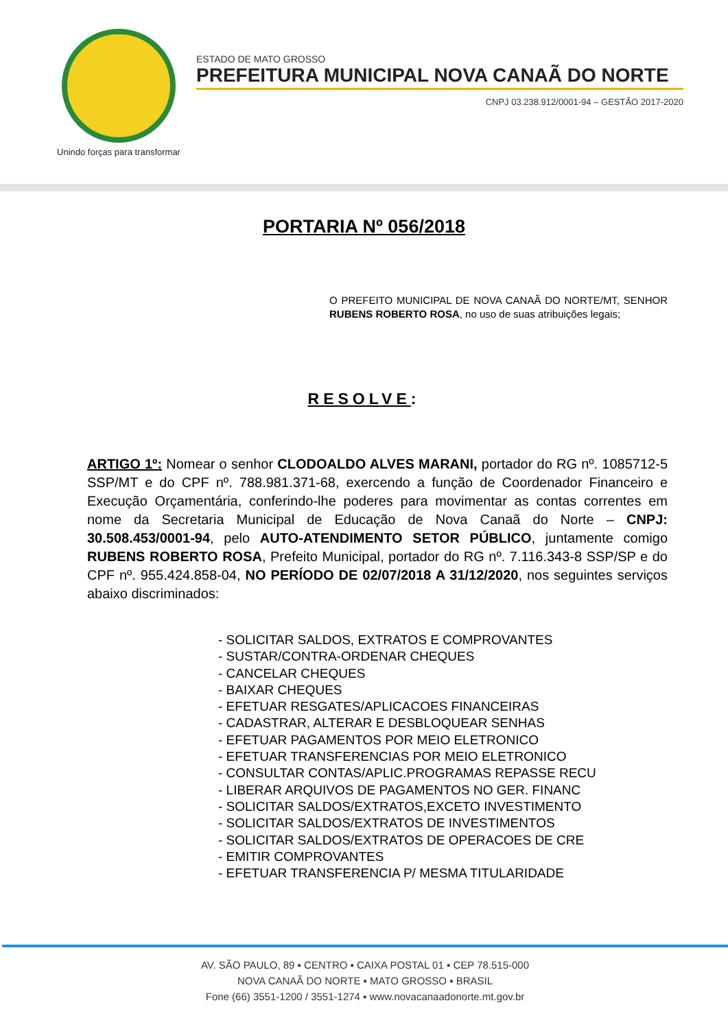Unindo forças para transformar
ESTADO DE MATO GROSSO
PREFEITURA MUNICIPAL NOVA CANAÃ DO NORTE
CNPJ 03.238.912/0001-94 – GESTÃO 2017-2020
PORTARIA Nº 056/2018
O PREFEITO MUNICIPAL DE NOVA CANAÃ DO NORTE/MT, SENHOR RUBENS ROBERTO ROSA, no uso de suas atribuições legais;
RESOLVE:
ARTIGO 1º: Nomear o senhor CLODOALDO ALVES MARANI, portador do RG nº. 1085712-5 SSP/MT e do CPF nº. 788.981.371-68, exercendo a função de Coordenador Financeiro e Execução Orçamentária, conferindo-lhe poderes para movimentar as contas correntes em nome da Secretaria Municipal de Educação de Nova Canaã do Norte – CNPJ: 30.508.453/0001-94, pelo AUTO-ATENDIMENTO SETOR PÚBLICO, juntamente comigo RUBENS ROBERTO ROSA, Prefeito Municipal, portador do RG nº. 7.116.343-8 SSP/SP e do CPF nº. 955.424.858-04, NO PERÍODO DE 02/07/2018 A 31/12/2020, nos seguintes serviços abaixo discriminados:
- SOLICITAR SALDOS, EXTRATOS E COMPROVANTES
- SUSTAR/CONTRA-ORDENAR CHEQUES
- CANCELAR CHEQUES
- BAIXAR CHEQUES
- EFETUAR RESGATES/APLICACOES FINANCEIRAS
- CADASTRAR, ALTERAR E DESBLOQUEAR SENHAS
- EFETUAR PAGAMENTOS POR MEIO ELETRONICO
- EFETUAR TRANSFERENCIAS POR MEIO ELETRONICO
- CONSULTAR CONTAS/APLIC.PROGRAMAS REPASSE RECU
- LIBERAR ARQUIVOS DE PAGAMENTOS NO GER. FINANC
- SOLICITAR SALDOS/EXTRATOS,EXCETO INVESTIMENTO
- SOLICITAR SALDOS/EXTRATOS DE INVESTIMENTOS
- SOLICITAR SALDOS/EXTRATOS DE OPERACOES DE CRE
- EMITIR COMPROVANTES
- EFETUAR TRANSFERENCIA P/ MESMA TITULARIDADE
AV. SÃO PAULO, 89 ▪ CENTRO ▪ CAIXA POSTAL 01 ▪ CEP 78.515-000
NOVA CANAÃ DO NORTE ▪ MATO GROSSO ▪ BRASIL
Fone (66) 3551-1200 / 3551-1274 ▪ www.novacanaadonorte.mt.gov.br